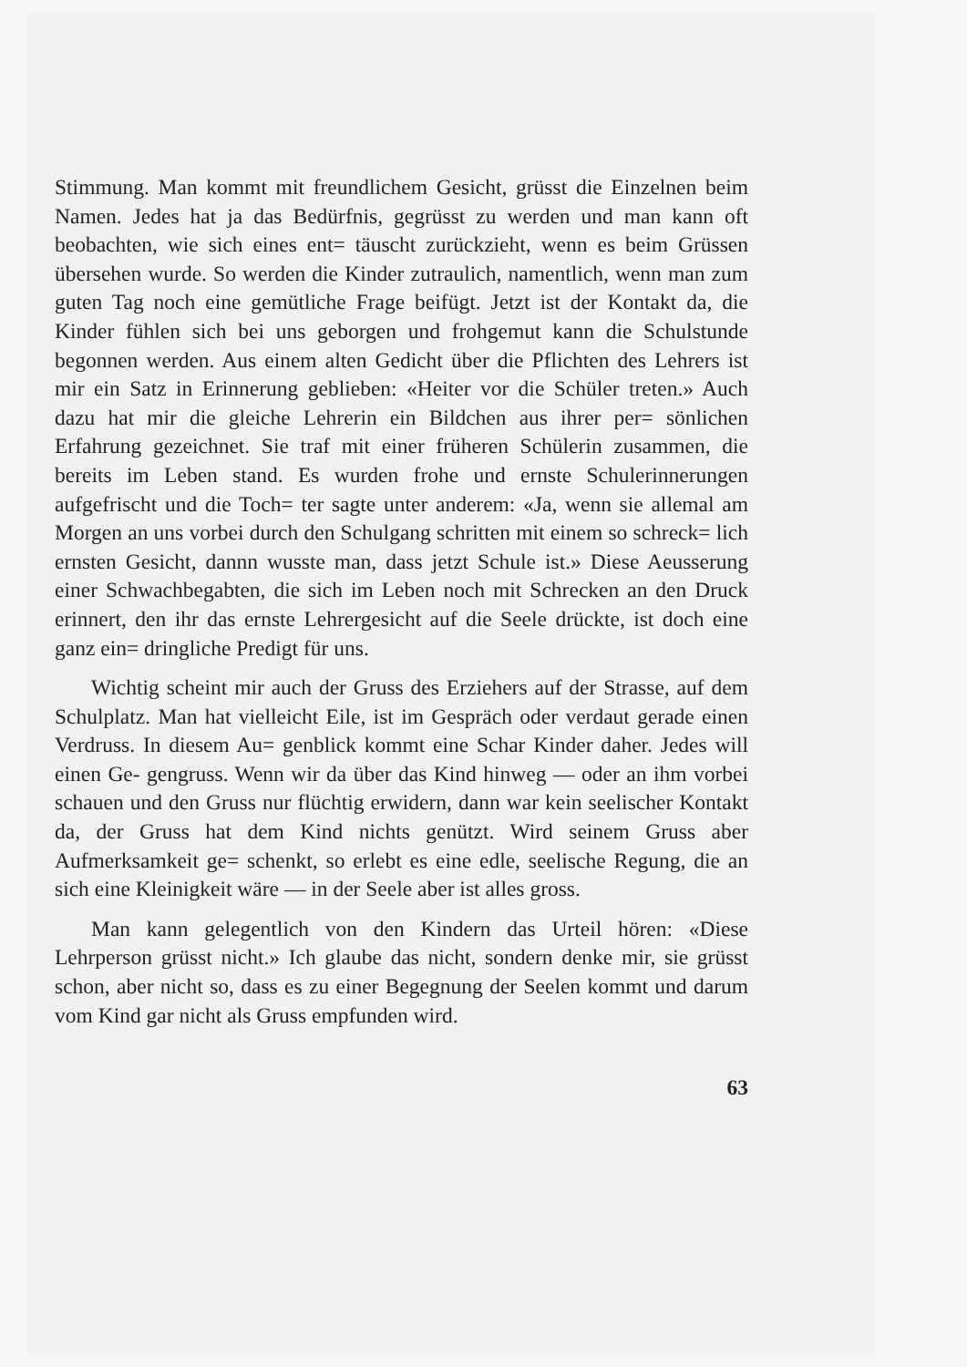Stimmung. Man kommt mit freundlichem Gesicht, grüsst die Einzelnen beim Namen. Jedes hat ja das Bedürfnis, gegrüsst zu werden und man kann oft beobachten, wie sich eines ent= täuscht zurückzieht, wenn es beim Grüssen übersehen wurde. So werden die Kinder zutraulich, namentlich, wenn man zum guten Tag noch eine gemütliche Frage beifügt. Jetzt ist der Kontakt da, die Kinder fühlen sich bei uns geborgen und frohgemut kann die Schulstunde begonnen werden. Aus einem alten Gedicht über die Pflichten des Lehrers ist mir ein Satz in Erinnerung geblieben: «Heiter vor die Schüler treten.» Auch dazu hat mir die gleiche Lehrerin ein Bildchen aus ihrer per= sönlichen Erfahrung gezeichnet. Sie traf mit einer früheren Schülerin zusammen, die bereits im Leben stand. Es wurden frohe und ernste Schulerinnerungen aufgefrischt und die Toch= ter sagte unter anderem: «Ja, wenn sie allemal am Morgen an uns vorbei durch den Schulgang schritten mit einem so schreck= lich ernsten Gesicht, dannn wusste man, dass jetzt Schule ist.» Diese Aeusserung einer Schwachbegabten, die sich im Leben noch mit Schrecken an den Druck erinnert, den ihr das ernste Lehrergesicht auf die Seele drückte, ist doch eine ganz ein= dringliche Predigt für uns.
Wichtig scheint mir auch der Gruss des Erziehers auf der Strasse, auf dem Schulplatz. Man hat vielleicht Eile, ist im Gespräch oder verdaut gerade einen Verdruss. In diesem Au= genblick kommt eine Schar Kinder daher. Jedes will einen Ge- gengruss. Wenn wir da über das Kind hinweg — oder an ihm vorbei schauen und den Gruss nur flüchtig erwidern, dann war kein seelischer Kontakt da, der Gruss hat dem Kind nichts genützt. Wird seinem Gruss aber Aufmerksamkeit ge= schenkt, so erlebt es eine edle, seelische Regung, die an sich eine Kleinigkeit wäre — in der Seele aber ist alles gross.
Man kann gelegentlich von den Kindern das Urteil hören: «Diese Lehrperson grüsst nicht.» Ich glaube das nicht, sondern denke mir, sie grüsst schon, aber nicht so, dass es zu einer Begegnung der Seelen kommt und darum vom Kind gar nicht als Gruss empfunden wird.
63